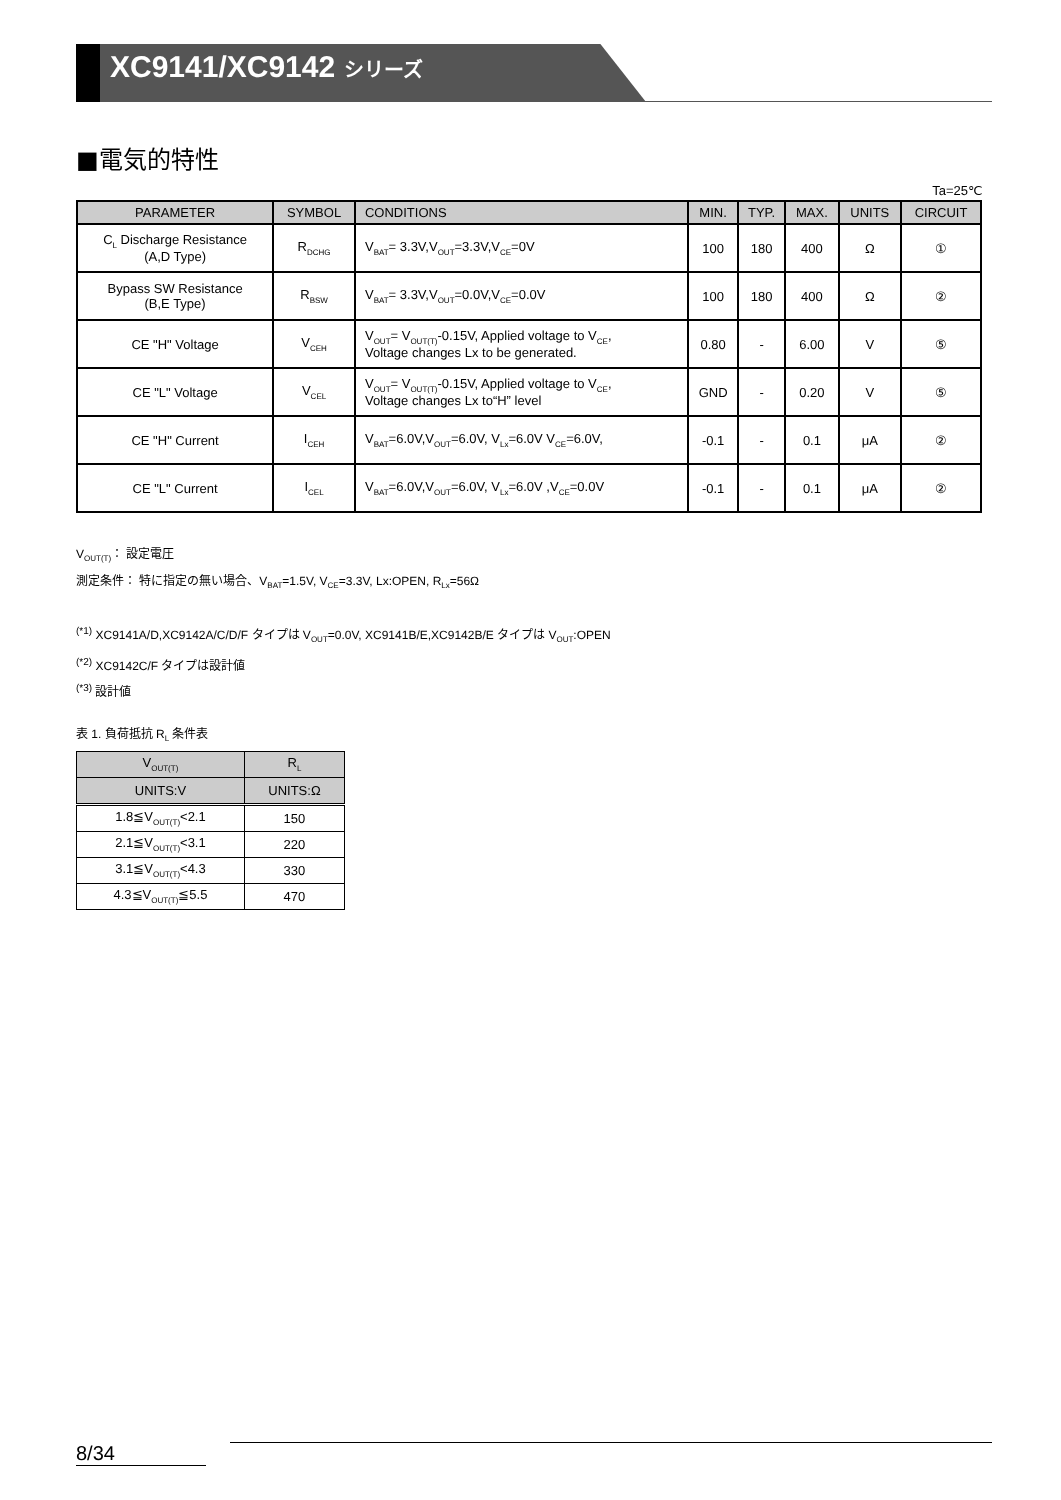XC9141/XC9142 シリーズ
■電気的特性
Ta=25℃
| PARAMETER | SYMBOL | CONDITIONS | MIN. | TYP. | MAX. | UNITS | CIRCUIT |
| --- | --- | --- | --- | --- | --- | --- | --- |
| C<sub>L</sub> Discharge Resistance (A,D Type) | R<sub>DCHG</sub> | V<sub>BAT</sub>= 3.3V,V<sub>OUT</sub>=3.3V,V<sub>CE</sub>=0V | 100 | 180 | 400 | Ω | ① |
| Bypass SW Resistance (B,E Type) | R<sub>BSW</sub> | V<sub>BAT</sub>= 3.3V,V<sub>OUT</sub>=0.0V,V<sub>CE</sub>=0.0V | 100 | 180 | 400 | Ω | ② |
| CE "H" Voltage | V<sub>CEH</sub> | V<sub>OUT</sub>= V<sub>OUT(T)</sub>-0.15V, Applied voltage to V<sub>CE</sub>, Voltage changes Lx to be generated. | 0.80 | - | 6.00 | V | ⑤ |
| CE "L" Voltage | V<sub>CEL</sub> | V<sub>OUT</sub>= V<sub>OUT(T)</sub>-0.15V, Applied voltage to V<sub>CE</sub>, Voltage changes Lx to“H” level | GND | - | 0.20 | V | ⑤ |
| CE "H" Current | I<sub>CEH</sub> | V<sub>BAT</sub>=6.0V,V<sub>OUT</sub>=6.0V, V<sub>Lx</sub>=6.0V V<sub>CE</sub>=6.0V, | -0.1 | - | 0.1 | μA | ② |
| CE "L" Current | I<sub>CEL</sub> | V<sub>BAT</sub>=6.0V,V<sub>OUT</sub>=6.0V, V<sub>Lx</sub>=6.0V ,V<sub>CE</sub>=0.0V | -0.1 | - | 0.1 | μA | ② |
V<sub>OUT(T)</sub>： 設定電圧
測定条件： 特に指定の無い場合、V<sub>BAT</sub>=1.5V, V<sub>CE</sub>=3.3V, Lx:OPEN, R<sub>Lx</sub>=56Ω
<sup>(*1)</sup> XC9141A/D,XC9142A/C/D/F タイプは V<sub>OUT</sub>=0.0V, XC9141B/E,XC9142B/E タイプは V<sub>OUT</sub>:OPEN
<sup>(*2)</sup> XC9142C/F タイプは設計値
<sup>(*3)</sup> 設計値
表 1. 負荷抵抗 R<sub>L</sub> 条件表
| V<sub>OUT(T)</sub> | R<sub>L</sub> |
| --- | --- |
| UNITS:V | UNITS:Ω |
| 1.8≦V<sub>OUT(T)</sub><2.1 | 150 |
| 2.1≦V<sub>OUT(T)</sub><3.1 | 220 |
| 3.1≦V<sub>OUT(T)</sub><4.3 | 330 |
| 4.3≦V<sub>OUT(T)</sub>≦5.5 | 470 |
8/34